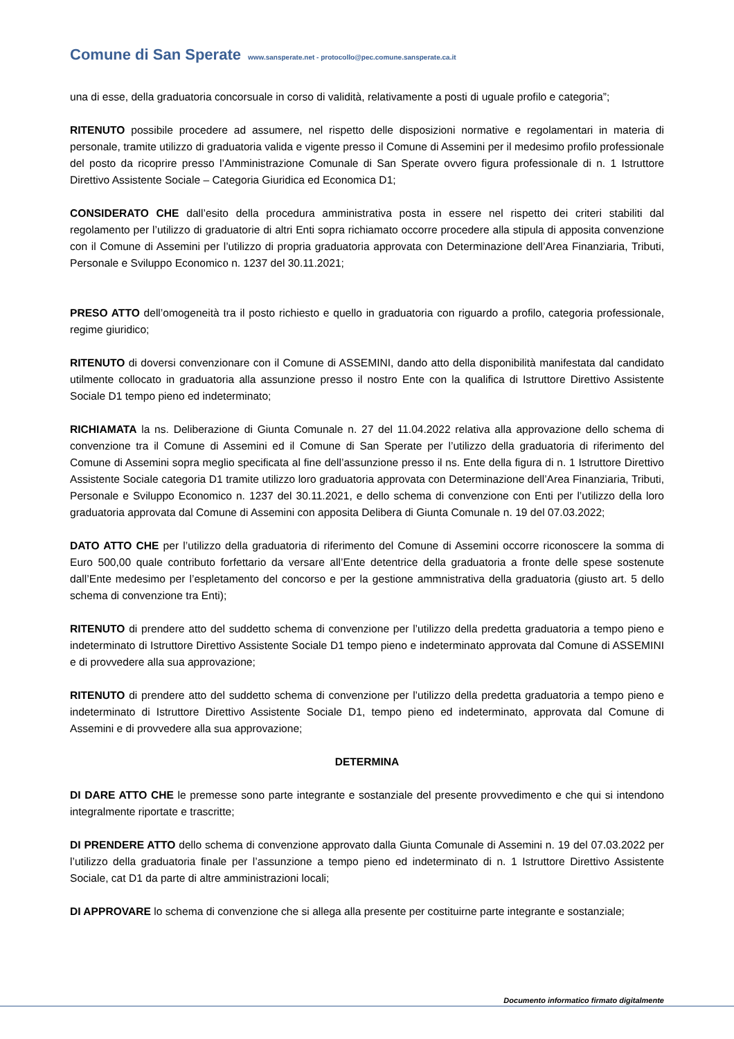Comune di San Sperate www.sansperate.net - protocollo@pec.comune.sansperate.ca.it
una di esse, della graduatoria concorsuale in corso di validità, relativamente a posti di uguale profilo e categoria”;
RITENUTO possibile procedere ad assumere, nel rispetto delle disposizioni normative e regolamentari in materia di personale, tramite utilizzo di graduatoria valida e vigente presso il Comune di Assemini per il medesimo profilo professionale del posto da ricoprire presso l’Amministrazione Comunale di San Sperate ovvero figura professionale di n. 1 Istruttore Direttivo Assistente Sociale – Categoria Giuridica ed Economica D1;
CONSIDERATO CHE dall’esito della procedura amministrativa posta in essere nel rispetto dei criteri stabiliti dal regolamento per l’utilizzo di graduatorie di altri Enti sopra richiamato occorre procedere alla stipula di apposita convenzione con il Comune di Assemini per l’utilizzo di propria graduatoria approvata con Determinazione dell’Area Finanziaria, Tributi, Personale e Sviluppo Economico n. 1237 del 30.11.2021;
PRESO ATTO dell’omogeneità tra il posto richiesto e quello in graduatoria con riguardo a profilo, categoria professionale, regime giuridico;
RITENUTO di doversi convenzionare con il Comune di ASSEMINI, dando atto della disponibilità manifestata dal candidato utilmente collocato in graduatoria alla assunzione presso il nostro Ente con la qualifica di Istruttore Direttivo Assistente Sociale D1 tempo pieno ed indeterminato;
RICHIAMATA la ns. Deliberazione di Giunta Comunale n. 27 del 11.04.2022 relativa alla approvazione dello schema di convenzione tra il Comune di Assemini ed il Comune di San Sperate per l’utilizzo della graduatoria di riferimento del Comune di Assemini sopra meglio specificata al fine dell’assunzione presso il ns. Ente della figura di n. 1 Istruttore Direttivo Assistente Sociale categoria D1 tramite utilizzo loro graduatoria approvata con Determinazione dell’Area Finanziaria, Tributi, Personale e Sviluppo Economico n. 1237 del 30.11.2021, e dello schema di convenzione con Enti per l’utilizzo della loro graduatoria approvata dal Comune di Assemini con apposita Delibera di Giunta Comunale n. 19 del 07.03.2022;
DATO ATTO CHE per l’utilizzo della graduatoria di riferimento del Comune di Assemini occorre riconoscere la somma di Euro 500,00 quale contributo forfettario da versare all’Ente detentrice della graduatoria a fronte delle spese sostenute dall’Ente medesimo per l’espletamento del concorso e per la gestione ammnistrativa della graduatoria (giusto art. 5 dello schema di convenzione tra Enti);
RITENUTO di prendere atto del suddetto schema di convenzione per l’utilizzo della predetta graduatoria a tempo pieno e indeterminato di Istruttore Direttivo Assistente Sociale D1 tempo pieno e indeterminato approvata dal Comune di ASSEMINI e di provvedere alla sua approvazione;
RITENUTO di prendere atto del suddetto schema di convenzione per l’utilizzo della predetta graduatoria a tempo pieno e indeterminato di Istruttore Direttivo Assistente Sociale D1, tempo pieno ed indeterminato, approvata dal Comune di Assemini e di provvedere alla sua approvazione;
DETERMINA
DI DARE ATTO CHE le premesse sono parte integrante e sostanziale del presente provvedimento e che qui si intendono integralmente riportate e trascritte;
DI PRENDERE ATTO dello schema di convenzione approvato dalla Giunta Comunale di Assemini n. 19 del 07.03.2022 per l’utilizzo della graduatoria finale per l’assunzione a tempo pieno ed indeterminato di n. 1 Istruttore Direttivo Assistente Sociale, cat D1 da parte di altre amministrazioni locali;
DI APPROVARE lo schema di convenzione che si allega alla presente per costituirne parte integrante e sostanziale;
Documento informatico firmato digitalmente